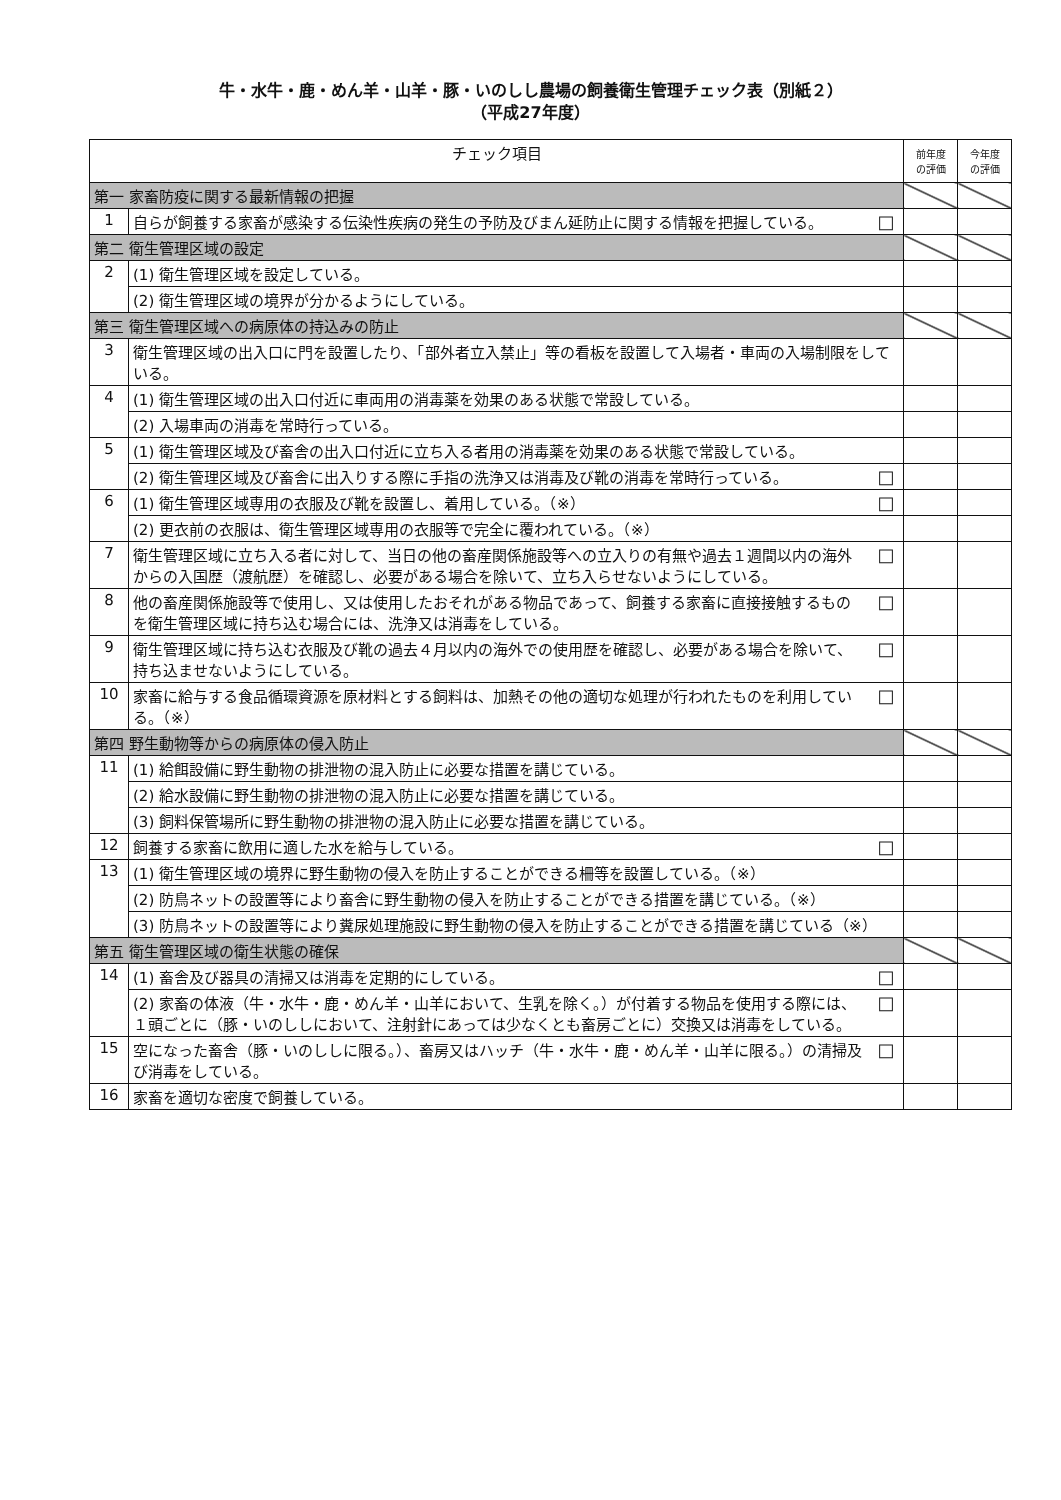牛・水牛・鹿・めん羊・山羊・豚・いのしし農場の飼養衛生管理チェック表（別紙２）
（平成27年度）
| チェック項目 | | | 前年度 の評価 | 今年度 の評価 |
| --- | --- | --- | --- | --- |
| 第一 家畜防疫に関する最新情報の把握 | | | | |
| 1 | 自らが飼養する家畜が感染する伝染性疾病の発生の予防及びまん延防止に関する情報を把握している。 | □ | | |
| 第二 衛生管理区域の設定 | | | | |
| 2 | (1) 衛生管理区域を設定している。 | | | |
| | (2) 衛生管理区域の境界が分かるようにしている。 | | | |
| 第三 衛生管理区域への病原体の持込みの防止 | | | | |
| 3 | 衛生管理区域の出入口に門を設置したり、「部外者立入禁止」等の看板を設置して入場者・車両の入場制限をしている。 | | | |
| 4 | (1) 衛生管理区域の出入口付近に車両用の消毒薬を効果のある状態で常設している。 | | | |
| | (2) 入場車両の消毒を常時行っている。 | | | |
| 5 | (1) 衛生管理区域及び畜舎の出入口付近に立ち入る者用の消毒薬を効果のある状態で常設している。 | | | |
| | (2) 衛生管理区域及び畜舎に出入りする際に手指の洗浄又は消毒及び靴の消毒を常時行っている。 | □ | | |
| 6 | (1) 衛生管理区域専用の衣服及び靴を設置し、着用している。（※） | □ | | |
| | (2) 更衣前の衣服は、衛生管理区域専用の衣服等で完全に覆われている。（※） | | | |
| 7 | 衛生管理区域に立ち入る者に対して、当日の他の畜産関係施設等への立入りの有無や過去１週間以内の海外からの入国歴（渡航歴）を確認し、必要がある場合を除いて、立ち入らせないようにしている。 | □ | | |
| 8 | 他の畜産関係施設等で使用し、又は使用したおそれがある物品であって、飼養する家畜に直接接触するものを衛生管理区域に持ち込む場合には、洗浄又は消毒をしている。 | □ | | |
| 9 | 衛生管理区域に持ち込む衣服及び靴の過去４月以内の海外での使用歴を確認し、必要がある場合を除いて、持ち込ませないようにしている。 | □ | | |
| 10 | 家畜に給与する食品循環資源を原材料とする飼料は、加熱その他の適切な処理が行われたものを利用している。（※） | □ | | |
| 第四 野生動物等からの病原体の侵入防止 | | | | |
| 11 | (1) 給餌設備に野生動物の排泄物の混入防止に必要な措置を講じている。 | | | |
| | (2) 給水設備に野生動物の排泄物の混入防止に必要な措置を講じている。 | | | |
| | (3) 飼料保管場所に野生動物の排泄物の混入防止に必要な措置を講じている。 | | | |
| 12 | 飼養する家畜に飲用に適した水を給与している。 | □ | | |
| 13 | (1) 衛生管理区域の境界に野生動物の侵入を防止することができる柵等を設置している。（※） | | | |
| | (2) 防鳥ネットの設置等により畜舎に野生動物の侵入を防止することができる措置を講じている。（※） | | | |
| | (3) 防鳥ネットの設置等により糞尿処理施設に野生動物の侵入を防止することができる措置を講じている（※） | | | |
| 第五 衛生管理区域の衛生状態の確保 | | | | |
| 14 | (1) 畜舎及び器具の清掃又は消毒を定期的にしている。 | □ | | |
| | (2) 家畜の体液（牛・水牛・鹿・めん羊・山羊において、生乳を除く。）が付着する物品を使用する際には、１頭ごとに（豚・いのししにおいて、注射針にあっては少なくとも畜房ごとに）交換又は消毒をしている。 | □ | | |
| 15 | 空になった畜舎（豚・いのししに限る。）、畜房又はハッチ（牛・水牛・鹿・めん羊・山羊に限る。）の清掃及び消毒をしている。 | □ | | |
| 16 | 家畜を適切な密度で飼養している。 | | | |